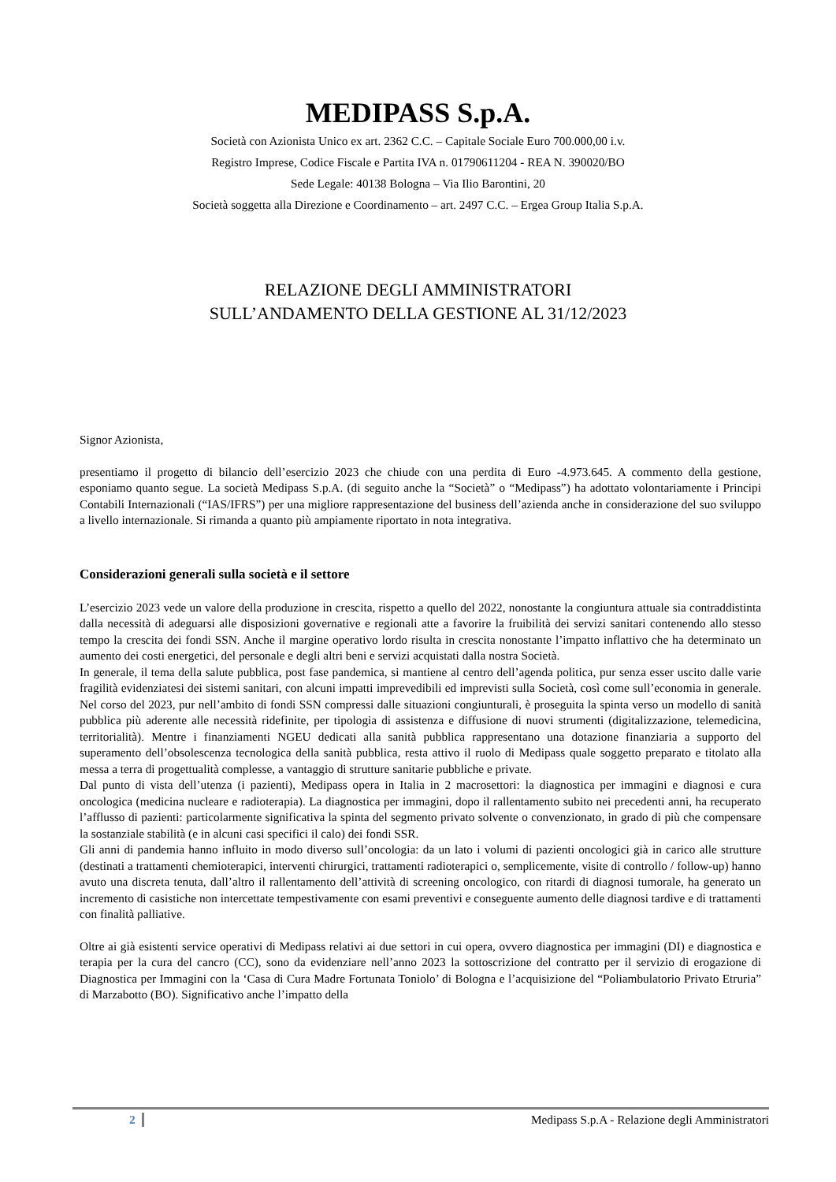MEDIPASS S.p.A.
Società con Azionista Unico ex art. 2362 C.C. – Capitale Sociale Euro 700.000,00 i.v.
Registro Imprese, Codice Fiscale e Partita IVA n. 01790611204 - REA N. 390020/BO
Sede Legale: 40138 Bologna – Via Ilio Barontini, 20
Società soggetta alla Direzione e Coordinamento – art. 2497 C.C. – Ergea Group Italia S.p.A.
RELAZIONE DEGLI AMMINISTRATORI
SULL’ANDAMENTO DELLA GESTIONE AL 31/12/2023
Signor Azionista,
presentiamo il progetto di bilancio dell’esercizio 2023 che chiude con una perdita di Euro -4.973.645. A commento della gestione, esponiamo quanto segue. La società Medipass S.p.A. (di seguito anche la “Società” o “Medipass”) ha adottato volontariamente i Principi Contabili Internazionali (“IAS/IFRS”) per una migliore rappresentazione del business dell’azienda anche in considerazione del suo sviluppo a livello internazionale. Si rimanda a quanto più ampiamente riportato in nota integrativa.
Considerazioni generali sulla società e il settore
L’esercizio 2023 vede un valore della produzione in crescita, rispetto a quello del 2022, nonostante la congiuntura attuale sia contraddistinta dalla necessità di adeguarsi alle disposizioni governative e regionali atte a favorire la fruibilità dei servizi sanitari contenendo allo stesso tempo la crescita dei fondi SSN. Anche il margine operativo lordo risulta in crescita nonostante l’impatto inflattivo che ha determinato un aumento dei costi energetici, del personale e degli altri beni e servizi acquistati dalla nostra Società.
In generale, il tema della salute pubblica, post fase pandemica, si mantiene al centro dell’agenda politica, pur senza esser uscito dalle varie fragilità evidenziatesi dei sistemi sanitari, con alcuni impatti imprevedibili ed imprevisti sulla Società, così come sull’economia in generale. Nel corso del 2023, pur nell’ambito di fondi SSN compressi dalle situazioni congiunturali, è proseguita la spinta verso un modello di sanità pubblica più aderente alle necessità ridefinite, per tipologia di assistenza e diffusione di nuovi strumenti (digitalizzazione, telemedicina, territorialità). Mentre i finanziamenti NGEU dedicati alla sanità pubblica rappresentano una dotazione finanziaria a supporto del superamento dell’obsolescenza tecnologica della sanità pubblica, resta attivo il ruolo di Medipass quale soggetto preparato e titolato alla messa a terra di progettualità complesse, a vantaggio di strutture sanitarie pubbliche e private.
Dal punto di vista dell’utenza (i pazienti), Medipass opera in Italia in 2 macrosettori: la diagnostica per immagini e diagnosi e cura oncologica (medicina nucleare e radioterapia). La diagnostica per immagini, dopo il rallentamento subito nei precedenti anni, ha recuperato l’afflusso di pazienti: particolarmente significativa la spinta del segmento privato solvente o convenzionato, in grado di più che compensare la sostanziale stabilità (e in alcuni casi specifici il calo) dei fondi SSR.
Gli anni di pandemia hanno influito in modo diverso sull’oncologia: da un lato i volumi di pazienti oncologici già in carico alle strutture (destinati a trattamenti chemioterapici, interventi chirurgici, trattamenti radioterapici o, semplicemente, visite di controllo / follow-up) hanno avuto una discreta tenuta, dall’altro il rallentamento dell’attività di screening oncologico, con ritardi di diagnosi tumorale, ha generato un incremento di casistiche non intercettate tempestivamente con esami preventivi e conseguente aumento delle diagnosi tardive e di trattamenti con finalità palliative.
Oltre ai già esistenti service operativi di Medipass relativi ai due settori in cui opera, ovvero diagnostica per immagini (DI) e diagnostica e terapia per la cura del cancro (CC), sono da evidenziare nell’anno 2023 la sottoscrizione del contratto per il servizio di erogazione di Diagnostica per Immagini con la ‘Casa di Cura Madre Fortunata Toniolo’ di Bologna e l’acquisizione del “Poliambulatorio Privato Etruria” di Marzabotto (BO). Significativo anche l’impatto della
2 Medipass S.p.A - Relazione degli Amministratori